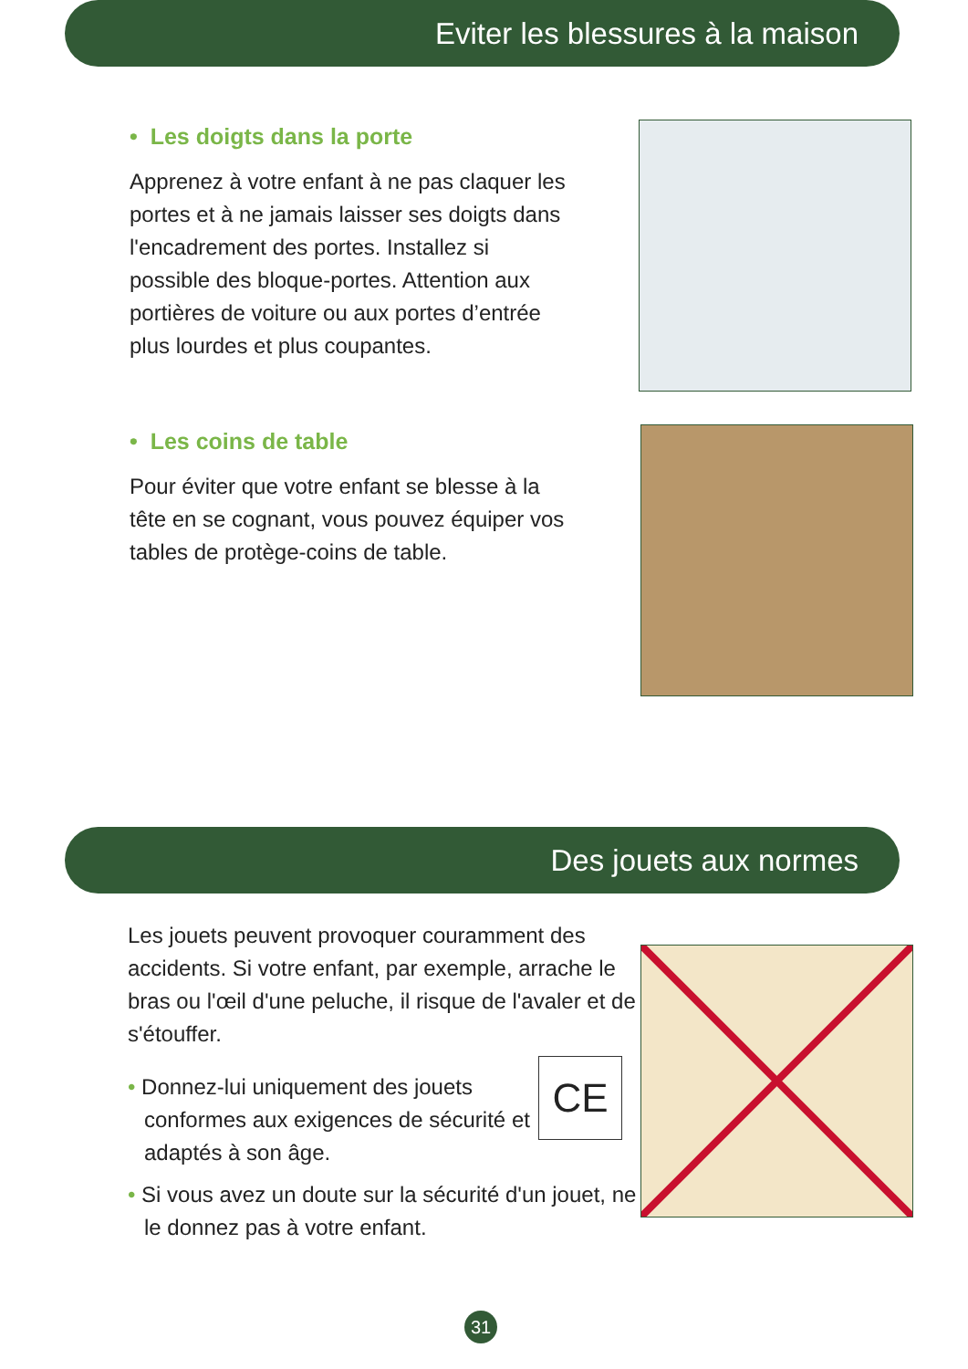Eviter les blessures à la maison
• Les doigts dans la porte
Apprenez à votre enfant à ne pas claquer les portes et à ne jamais laisser ses doigts dans l'encadrement des portes. Installez si possible des bloque-portes. Attention aux portières de voiture ou aux portes d’entrée plus lourdes et plus coupantes.
• Les coins de table
Pour éviter que votre enfant se blesse à la tête en se cognant, vous pouvez équiper vos tables de protège-coins de table.
Des jouets aux normes
Les jouets peuvent provoquer couramment des accidents. Si votre enfant, par exemple, arrache le bras ou l'œil d'une peluche, il risque de l'avaler et de s'étouffer.
• Donnez-lui uniquement des jouets conformes aux exigences de sécurité et adaptés à son âge.
CE
• Si vous avez un doute sur la sécurité d'un jouet, ne le donnez pas à votre enfant.
31